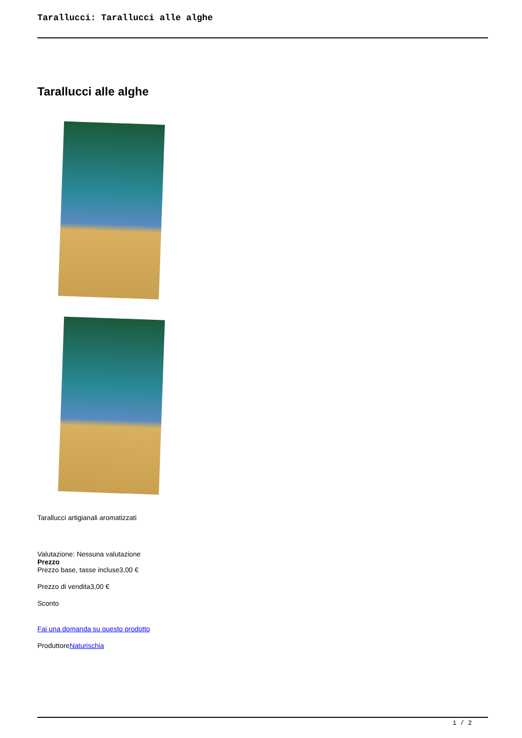Tarallucci: Tarallucci alle alghe
Tarallucci alle alghe
Tarallucci artigianali aromatizzati
Valutazione: Nessuna valutazione
Prezzo
Prezzo base, tasse incluse3,00 €
Prezzo di vendita3,00 €
Sconto
Fai una domanda su questo prodotto
ProduttoreNaturischia
1 / 2